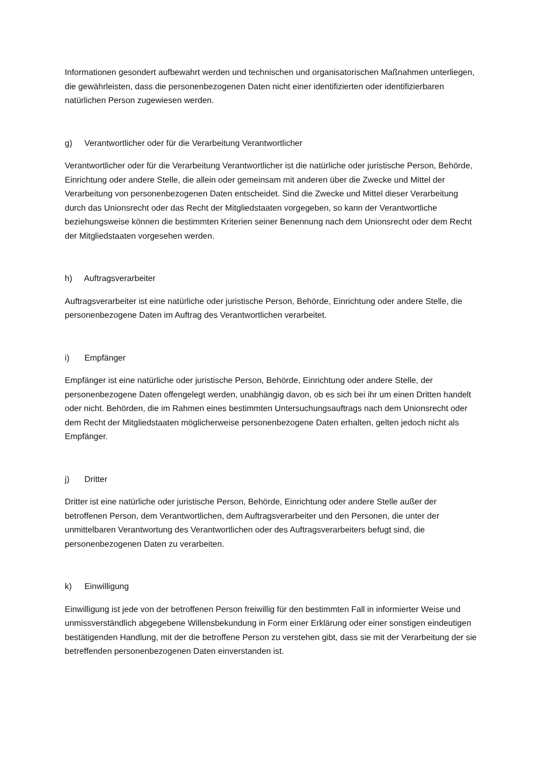Informationen gesondert aufbewahrt werden und technischen und organisatorischen Maßnahmen unterliegen, die gewährleisten, dass die personenbezogenen Daten nicht einer identifizierten oder identifizierbaren natürlichen Person zugewiesen werden.
g) Verantwortlicher oder für die Verarbeitung Verantwortlicher
Verantwortlicher oder für die Verarbeitung Verantwortlicher ist die natürliche oder juristische Person, Behörde, Einrichtung oder andere Stelle, die allein oder gemeinsam mit anderen über die Zwecke und Mittel der Verarbeitung von personenbezogenen Daten entscheidet. Sind die Zwecke und Mittel dieser Verarbeitung durch das Unionsrecht oder das Recht der Mitgliedstaaten vorgegeben, so kann der Verantwortliche beziehungsweise können die bestimmten Kriterien seiner Benennung nach dem Unionsrecht oder dem Recht der Mitgliedstaaten vorgesehen werden.
h) Auftragsverarbeiter
Auftragsverarbeiter ist eine natürliche oder juristische Person, Behörde, Einrichtung oder andere Stelle, die personenbezogene Daten im Auftrag des Verantwortlichen verarbeitet.
i) Empfänger
Empfänger ist eine natürliche oder juristische Person, Behörde, Einrichtung oder andere Stelle, der personenbezogene Daten offengelegt werden, unabhängig davon, ob es sich bei ihr um einen Dritten handelt oder nicht. Behörden, die im Rahmen eines bestimmten Untersuchungsauftrags nach dem Unionsrecht oder dem Recht der Mitgliedstaaten möglicherweise personenbezogene Daten erhalten, gelten jedoch nicht als Empfänger.
j) Dritter
Dritter ist eine natürliche oder juristische Person, Behörde, Einrichtung oder andere Stelle außer der betroffenen Person, dem Verantwortlichen, dem Auftragsverarbeiter und den Personen, die unter der unmittelbaren Verantwortung des Verantwortlichen oder des Auftragsverarbeiters befugt sind, die personenbezogenen Daten zu verarbeiten.
k) Einwilligung
Einwilligung ist jede von der betroffenen Person freiwillig für den bestimmten Fall in informierter Weise und unmissverständlich abgegebene Willensbekundung in Form einer Erklärung oder einer sonstigen eindeutigen bestätigenden Handlung, mit der die betroffene Person zu verstehen gibt, dass sie mit der Verarbeitung der sie betreffenden personenbezogenen Daten einverstanden ist.